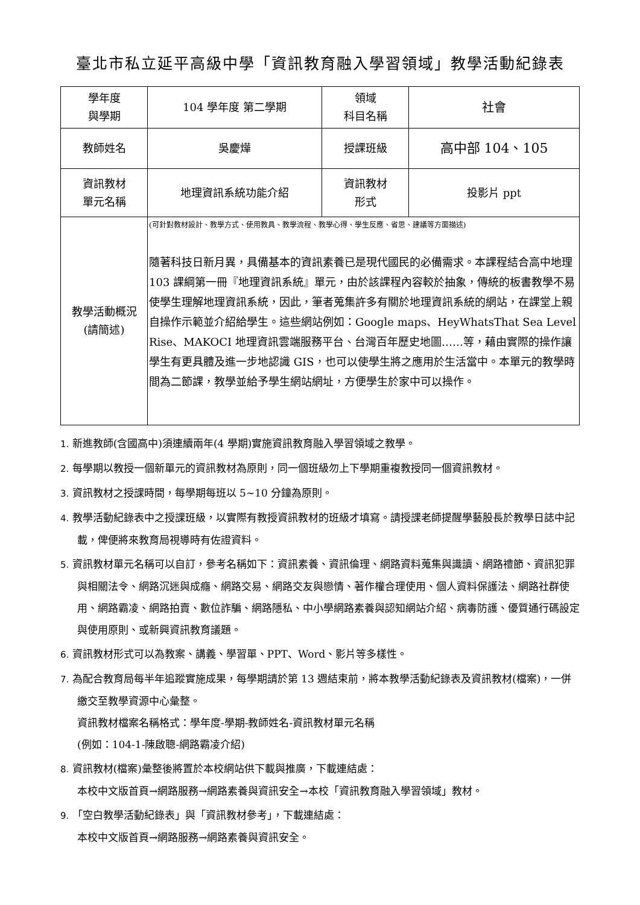臺北市私立延平高級中學「資訊教育融入學習領域」教學活動紀錄表
| 學年度 與學期 | 104 學年度 第二學期 | 領域 科目名稱 | 社會 |
| 教師姓名 | 吳慶燁 | 授課班級 | 高中部 104、105 |
| 資訊教材 單元名稱 | 地理資訊系統功能介紹 | 資訊教材 形式 | 投影片 ppt |
| 教學活動概況 (請簡述) | (可針對教材設計、教學方式、使用教具、教學流程、教學心得、學生反應、省思、建議等方面描述) 隨著科技日新月異，具備基本的資訊素養已是現代國民的必備需求。本課程結合高中地理 103 課綱第一冊『地理資訊系統』單元，由於該課程內容較於抽象，傳統的板書教學不易使學生理解地理資訊系統，因此，筆者蒐集許多有關於地理資訊系統的網站，在課堂上親自操作示範並介紹給學生。這些網站例如：Google maps、HeyWhatsThat Sea Level Rise、MAKOCI 地理資訊雲端服務平台、台灣百年歷史地圖……等，藉由實際的操作讓學生有更具體及進一步地認識 GIS，也可以使學生將之應用於生活當中。本單元的教學時間為二節課，教學並給予學生網站網址，方便學生於家中可以操作。 | | |
1. 新進教師(含國高中)須連續兩年(4 學期)實施資訊教育融入學習領域之教學。
2. 每學期以教授一個新單元的資訊教材為原則，同一個班級勿上下學期重複教授同一個資訊教材。
3. 資訊教材之授課時間，每學期每班以 5~10 分鐘為原則。
4. 教學活動紀錄表中之授課班級，以實際有教授資訊教材的班級才填寫。請授課老師提醒學藝股長於教學日誌中記載，俾便將來教育局視導時有佐證資料。
5. 資訊教材單元名稱可以自訂，參考名稱如下：資訊素養、資訊倫理、網路資料蒐集與識讀、網路禮節、資訊犯罪與相關法令、網路沉迷與成癮、網路交易、網路交友與戀情、著作權合理使用、個人資料保護法、網路社群使用、網路霸凌、網路拍賣、數位詐騙、網路隱私、中小學網路素養與認知網站介紹、病毒防護、優質通行碼設定與使用原則、或新興資訊教育議題。
6. 資訊教材形式可以為教案、講義、學習單、PPT、Word、影片等多樣性。
7. 為配合教育局每半年追蹤實施成果，每學期請於第 13 週結束前，將本教學活動紀錄表及資訊教材(檔案)，一併繳交至教學資源中心彙整。
資訊教材檔案名稱格式：學年度-學期-教師姓名-資訊教材單元名稱
(例如：104-1-陳啟聰-網路霸凌介紹)
8. 資訊教材(檔案)彙整後將置於本校網站供下載與推廣，下載連結處：
本校中文版首頁→網路服務→網路素養與資訊安全→本校「資訊教育融入學習領域」教材。
9. 「空白教學活動紀錄表」與「資訊教材參考」，下載連結處：
本校中文版首頁→網路服務→網路素養與資訊安全。